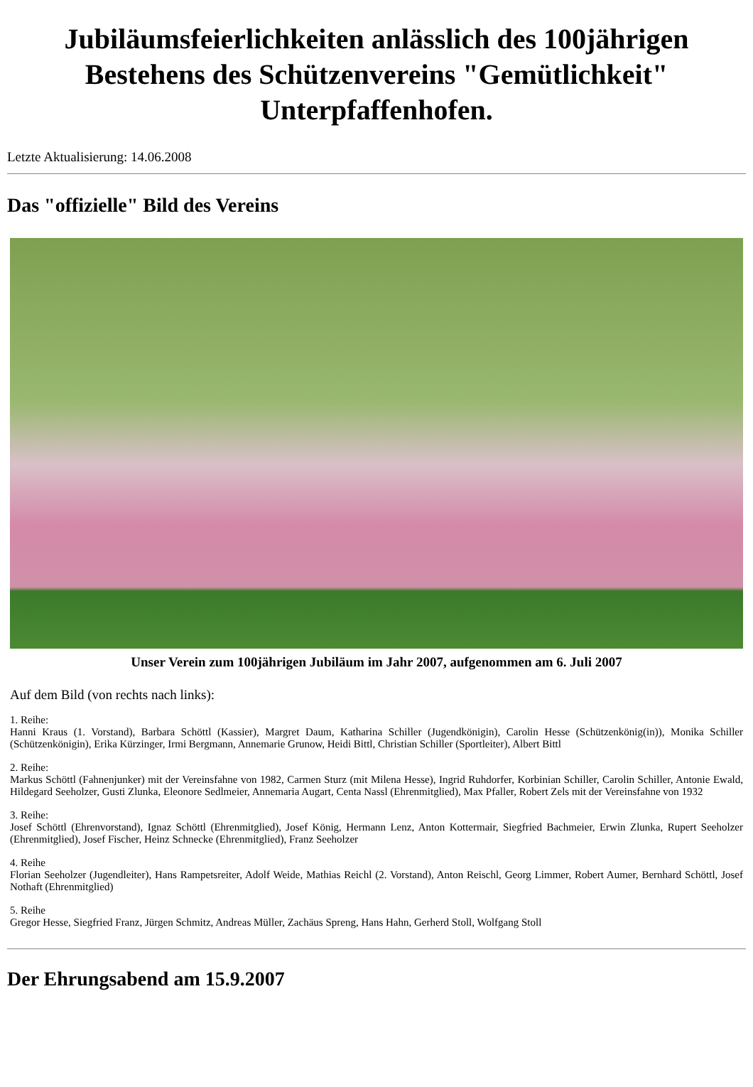Jubiläumsfeierlichkeiten anlässlich des 100jährigen Bestehens des Schützenvereins "Gemütlichkeit" Unterpfaffenhofen.
Letzte Aktualisierung: 14.06.2008
Das "offizielle" Bild des Vereins
Unser Verein zum 100jährigen Jubiläum im Jahr 2007, aufgenommen am 6. Juli 2007
Auf dem Bild (von rechts nach links):
1. Reihe:
Hanni Kraus (1. Vorstand), Barbara Schöttl (Kassier), Margret Daum, Katharina Schiller (Jugendkönigin), Carolin Hesse (Schützenkönig(in)), Monika Schiller (Schützenkönigin), Erika Kürzinger, Irmi Bergmann, Annemarie Grunow, Heidi Bittl, Christian Schiller (Sportleiter), Albert Bittl
2. Reihe:
Markus Schöttl (Fahnenjunker) mit der Vereinsfahne von 1982, Carmen Sturz (mit Milena Hesse), Ingrid Ruhdorfer, Korbinian Schiller, Carolin Schiller, Antonie Ewald, Hildegard Seeholzer, Gusti Zlunka, Eleonore Sedlmeier, Annemaria Augart, Centa Nassl (Ehrenmitglied), Max Pfaller, Robert Zels mit der Vereinsfahne von 1932
3. Reihe:
Josef Schöttl (Ehrenvorstand), Ignaz Schöttl (Ehrenmitglied), Josef König, Hermann Lenz, Anton Kottermair, Siegfried Bachmeier, Erwin Zlunka, Rupert Seeholzer (Ehrenmitglied), Josef Fischer, Heinz Schnecke (Ehrenmitglied), Franz Seeholzer
4. Reihe
Florian Seeholzer (Jugendleiter), Hans Rampetsreiter, Adolf Weide, Mathias Reichl (2. Vorstand), Anton Reischl, Georg Limmer, Robert Aumer, Bernhard Schöttl, Josef Nothaft (Ehrenmitglied)
5. Reihe
Gregor Hesse, Siegfried Franz, Jürgen Schmitz, Andreas Müller, Zachäus Spreng, Hans Hahn, Gerherd Stoll, Wolfgang Stoll
Der Ehrungsabend am 15.9.2007